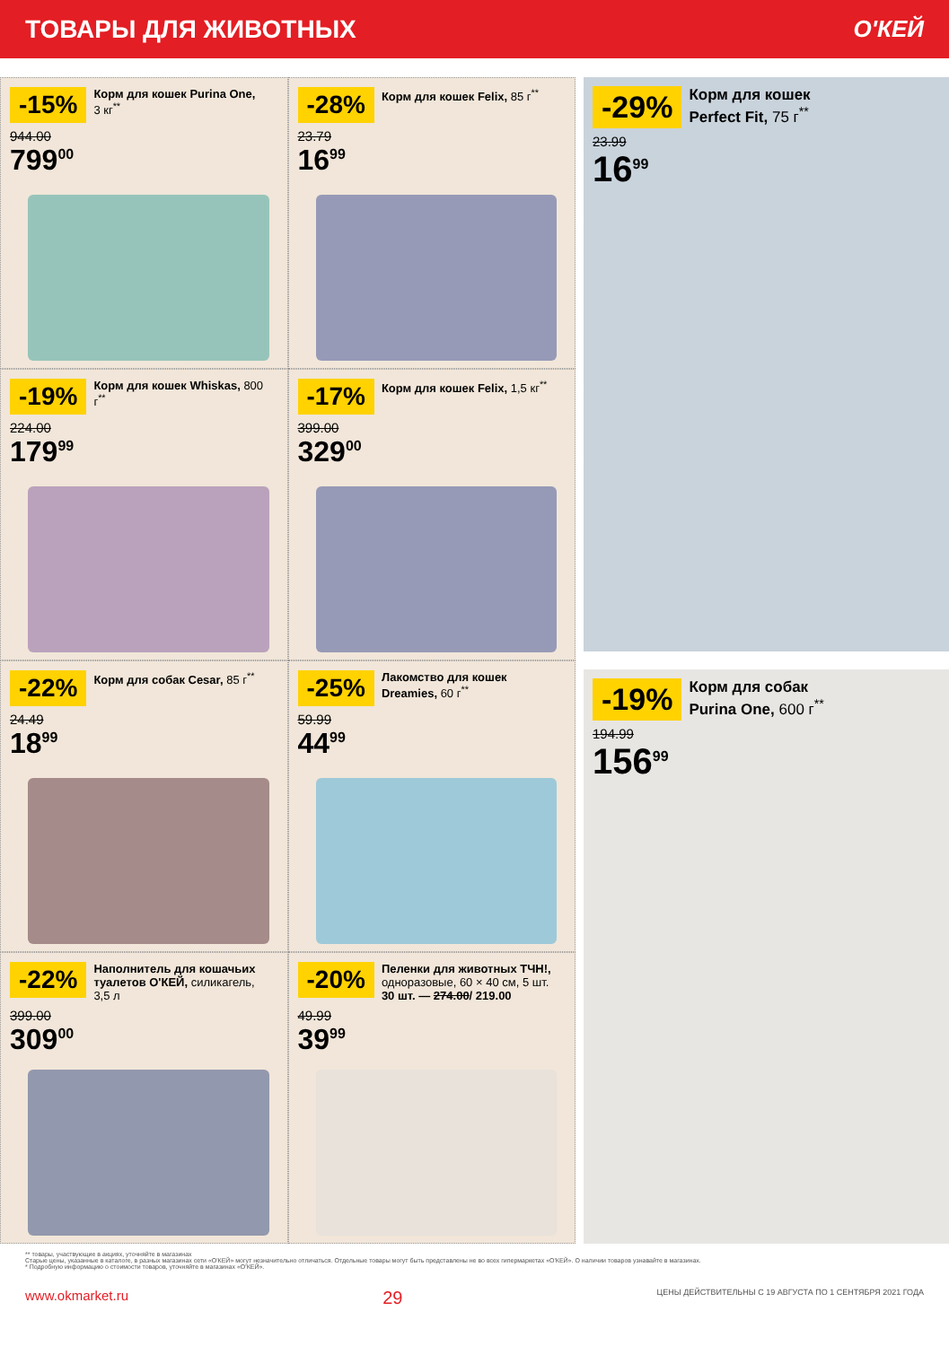ТОВАРЫ ДЛЯ ЖИВОТНЫХ О'КЕЙ
-15% Корм для кошек Purina One, 3 кг<sup>**</sup>
944.00
799<sup>00</sup>
-28% Корм для кошек Felix, 85 г<sup>**</sup>
23.79
16<sup>99</sup>
-19% Корм для кошек Whiskas, 800 г<sup>**</sup>
224.00
179<sup>99</sup>
-17% Корм для кошек Felix, 1,5 кг<sup>**</sup>
399.00
329<sup>00</sup>
-22% Корм для собак Cesar, 85 г<sup>**</sup>
24.49
18<sup>99</sup>
-25% Лакомство для кошек Dreamies, 60 г<sup>**</sup>
59.99
44<sup>99</sup>
-22% Наполнитель для кошачьих туалетов О'КЕЙ, силикагель, 3,5 л
399.00
309<sup>00</sup>
-20% Пеленки для животных ТЧН!, одноразовые, 60 × 40 см, 5 шт.
30 шт. — 274.00/ 219.00
49.99
39<sup>99</sup>
-29% Корм для кошек Perfect Fit, 75 г<sup>**</sup>
23.99
16<sup>99</sup>
-19% Корм для собак Purina One, 600 г<sup>**</sup>
194.99
156<sup>99</sup>
** товары, участвующие в акциях, уточняйте в магазинах
Старые цены, указанные в каталоге, в разных магазинах сети «О'КЕЙ» могут незначительно отличаться. Отдельные товары могут быть представлены не во всех гипермаркетах «О'КЕЙ». О наличии товаров узнавайте в магазинах.
* Подробную информацию о стоимости товаров, уточняйте в магазинах «О'КЕЙ».
www.okmarket.ru 29 ЦЕНЫ ДЕЙСТВИТЕЛЬНЫ С 19 АВГУСТА ПО 1 СЕНТЯБРЯ 2021 ГОДА